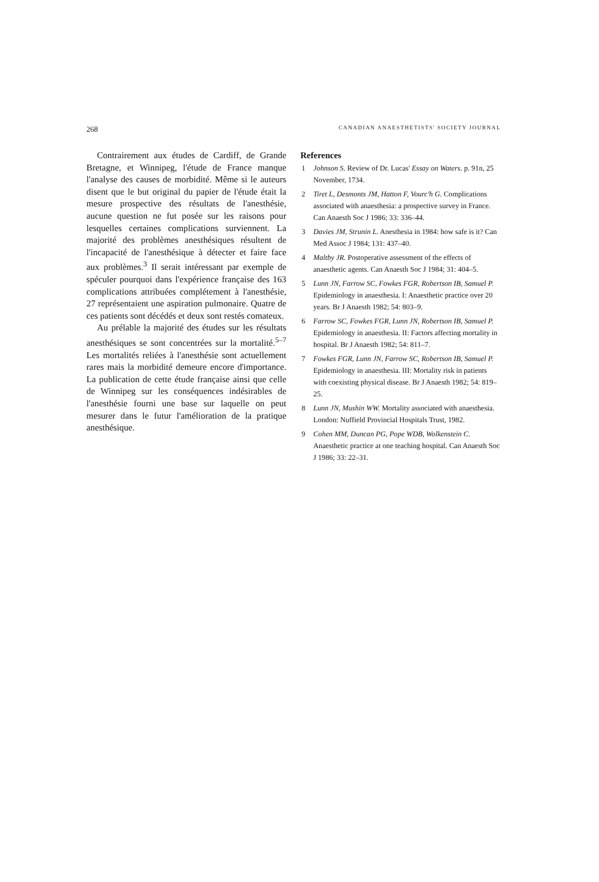268 CANADIAN ANAESTHETISTS' SOCIETY JOURNAL
Contrairement aux études de Cardiff, de Grande Bretagne, et Winnipeg, l'étude de France manque l'analyse des causes de morbidité. Même si le auteurs disent que le but original du papier de l'étude était la mesure prospective des résultats de l'anesthésie, aucune question ne fut posée sur les raisons pour lesquelles certaines complications surviennent. La majorité des problèmes anesthésiques résultent de l'incapacité de l'anesthésique à détecter et faire face aux problèmes.<sup>3</sup> Il serait intéressant par exemple de spéculer pourquoi dans l'expérience française des 163 complications attribuées complétement à l'anesthésie, 27 représentaient une aspiration pulmonaire. Quatre de ces patients sont décédés et deux sont restés comateux.
Au prélable la majorité des études sur les résultats anesthésiques se sont concentrées sur la mortalité.<sup>5–7</sup> Les mortalités reliées à l'anesthésie sont actuellement rares mais la morbidité demeure encore d'importance. La publication de cette étude française ainsi que celle de Winnipeg sur les conséquences indésirables de l'anesthésie fourni une base sur laquelle on peut mesurer dans le futur l'amélioration de la pratique anesthésique.
References
1 Johnson S. Review of Dr. Lucas' Essay on Waters. p. 91n, 25 November, 1734.
2 Tiret L, Desmonts JM, Hatton F, Vourc'h G. Complications associated with anaesthesia: a prospective survey in France. Can Anaesth Soc J 1986; 33: 336–44.
3 Davies JM, Strunin L. Anesthesia in 1984: how safe is it? Can Med Assoc J 1984; 131: 437–40.
4 Maltby JR. Postoperative assessment of the effects of anaesthetic agents. Can Anaesth Soc J 1984; 31: 404–5.
5 Lunn JN, Farrow SC, Fowkes FGR, Robertson IB, Samuel P. Epidemiology in anaesthesia. I: Anaesthetic practice over 20 years. Br J Anaesth 1982; 54: 803–9.
6 Farrow SC, Fowkes FGR, Lunn JN, Robertson IB, Samuel P. Epidemiology in anaesthesia. II: Factors affecting mortality in hospital. Br J Anaesth 1982; 54: 811–7.
7 Fowkes FGR, Lunn JN, Farrow SC, Robertson IB, Samuel P. Epidemiology in anaesthesia. III: Mortality risk in patients with coexisting physical disease. Br J Anaesth 1982; 54: 819–25.
8 Lunn JN, Mushin WW. Mortality associated with anaesthesia. London: Nuffield Provincial Hospitals Trust, 1982.
9 Cohen MM, Duncan PG, Pope WDB, Wolkenstein C. Anaesthetic practice at one teaching hospital. Can Anaesth Soc J 1986; 33: 22–31.